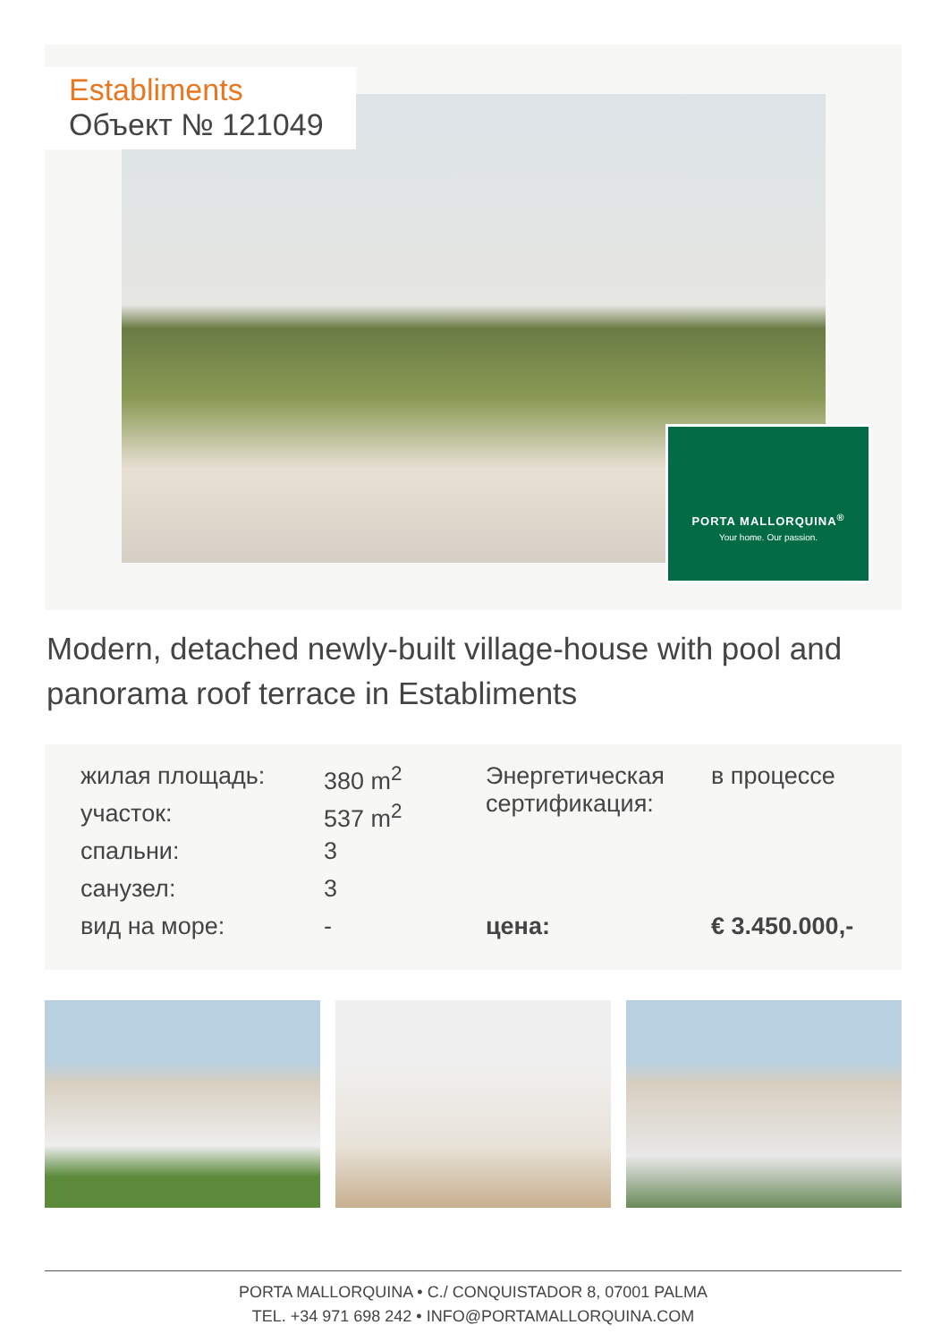Establiments
Объект № 121049
PORTA MALLORQUINA<sup>®</sup>
Your home. Our passion.
Modern, detached newly-built village-house with pool and panorama roof terrace in Establiments
| жилая площадь: | 380 m<sup>2</sup> | Энергетическая сертификация: | в процессе |
| участок: | 537 m<sup>2</sup> | | |
| спальни: | 3 | | |
| санузел: | 3 | | |
| вид на море: | - | цена: | € 3.450.000,- |
PORTA MALLORQUINA • C./ CONQUISTADOR 8, 07001 PALMA
TEL. +34 971 698 242 • INFO@PORTAMALLORQUINA.COM